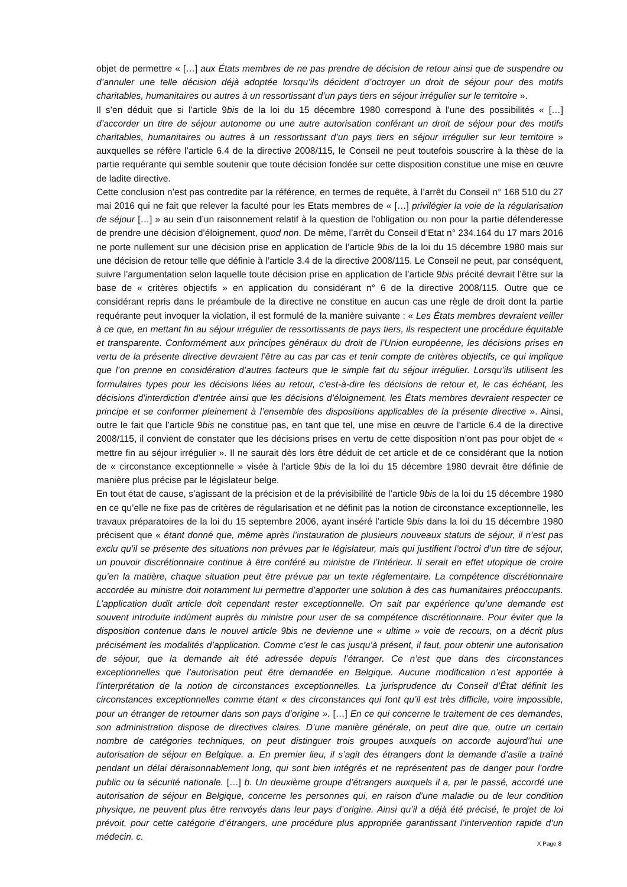objet de permettre « […] aux États membres de ne pas prendre de décision de retour ainsi que de suspendre ou d’annuler une telle décision déjà adoptée lorsqu’ils décident d’octroyer un droit de séjour pour des motifs charitables, humanitaires ou autres à un ressortissant d’un pays tiers en séjour irrégulier sur le territoire ».
Il s’en déduit que si l’article 9bis de la loi du 15 décembre 1980 correspond à l’une des possibilités « […] d’accorder un titre de séjour autonome ou une autre autorisation conférant un droit de séjour pour des motifs charitables, humanitaires ou autres à un ressortissant d’un pays tiers en séjour irrégulier sur leur territoire » auxquelles se réfère l’article 6.4 de la directive 2008/115, le Conseil ne peut toutefois souscrire à la thèse de la partie requérante qui semble soutenir que toute décision fondée sur cette disposition constitue une mise en œuvre de ladite directive.
Cette conclusion n’est pas contredite par la référence, en termes de requête, à l’arrêt du Conseil n° 168 510 du 27 mai 2016 qui ne fait que relever la faculté pour les Etats membres de « […] privilégier la voie de la régularisation de séjour […] » au sein d’un raisonnement relatif à la question de l’obligation ou non pour la partie défenderesse de prendre une décision d’éloignement, quod non. De même, l’arrêt du Conseil d’Etat n° 234.164 du 17 mars 2016 ne porte nullement sur une décision prise en application de l’article 9bis de la loi du 15 décembre 1980 mais sur une décision de retour telle que définie à l’article 3.4 de la directive 2008/115. Le Conseil ne peut, par conséquent, suivre l’argumentation selon laquelle toute décision prise en application de l’article 9bis précité devrait l’être sur la base de « critères objectifs » en application du considérant n° 6 de la directive 2008/115. Outre que ce considérant repris dans le préambule de la directive ne constitue en aucun cas une règle de droit dont la partie requérante peut invoquer la violation, il est formulé de la manière suivante : « Les États membres devraient veiller à ce que, en mettant fin au séjour irrégulier de ressortissants de pays tiers, ils respectent une procédure équitable et transparente. Conformément aux principes généraux du droit de l’Union européenne, les décisions prises en vertu de la présente directive devraient l’être au cas par cas et tenir compte de critères objectifs, ce qui implique que l’on prenne en considération d’autres facteurs que le simple fait du séjour irrégulier. Lorsqu’ils utilisent les formulaires types pour les décisions liées au retour, c’est-à-dire les décisions de retour et, le cas échéant, les décisions d’interdiction d’entrée ainsi que les décisions d’éloignement, les États membres devraient respecter ce principe et se conformer pleinement à l’ensemble des dispositions applicables de la présente directive ». Ainsi, outre le fait que l’article 9bis ne constitue pas, en tant que tel, une mise en œuvre de l’article 6.4 de la directive 2008/115, il convient de constater que les décisions prises en vertu de cette disposition n’ont pas pour objet de « mettre fin au séjour irrégulier ». Il ne saurait dès lors être déduit de cet article et de ce considérant que la notion de « circonstance exceptionnelle » visée à l’article 9bis de la loi du 15 décembre 1980 devrait être définie de manière plus précise par le législateur belge.
En tout état de cause, s’agissant de la précision et de la prévisibilité de l’article 9bis de la loi du 15 décembre 1980 en ce qu’elle ne fixe pas de critères de régularisation et ne définit pas la notion de circonstance exceptionnelle, les travaux préparatoires de la loi du 15 septembre 2006, ayant inséré l’article 9bis dans la loi du 15 décembre 1980 précisent que « étant donné que, même après l’instauration de plusieurs nouveaux statuts de séjour, il n’est pas exclu qu’il se présente des situations non prévues par le législateur, mais qui justifient l’octroi d’un titre de séjour, un pouvoir discrétionnaire continue à être conféré au ministre de l’Intérieur. Il serait en effet utopique de croire qu’en la matière, chaque situation peut être prévue par un texte réglementaire. La compétence discrétionnaire accordée au ministre doit notamment lui permettre d’apporter une solution à des cas humanitaires préoccupants. L’application dudit article doit cependant rester exceptionnelle. On sait par expérience qu’une demande est souvent introduite indûment auprès du ministre pour user de sa compétence discrétionnaire. Pour éviter que la disposition contenue dans le nouvel article 9bis ne devienne une « ultime » voie de recours, on a décrit plus précisément les modalités d’application. Comme c’est le cas jusqu’à présent, il faut, pour obtenir une autorisation de séjour, que la demande ait été adressée depuis l’étranger. Ce n’est que dans des circonstances exceptionnelles que l’autorisation peut être demandée en Belgique. Aucune modification n’est apportée à l’interprétation de la notion de circonstances exceptionnelles. La jurisprudence du Conseil d’État définit les circonstances exceptionnelles comme étant « des circonstances qui font qu’il est très difficile, voire impossible, pour un étranger de retourner dans son pays d’origine ». […] En ce qui concerne le traitement de ces demandes, son administration dispose de directives claires. D’une manière générale, on peut dire que, outre un certain nombre de catégories techniques, on peut distinguer trois groupes auxquels on accorde aujourd’hui une autorisation de séjour en Belgique. a. En premier lieu, il s’agit des étrangers dont la demande d’asile a traîné pendant un délai déraisonnablement long, qui sont bien intégrés et ne représentent pas de danger pour l’ordre public ou la sécurité nationale. […] b. Un deuxième groupe d’étrangers auxquels il a, par le passé, accordé une autorisation de séjour en Belgique, concerne les personnes qui, en raison d’une maladie ou de leur condition physique, ne peuvent plus être renvoyés dans leur pays d’origine. Ainsi qu’il a déjà été précisé, le projet de loi prévoit, pour cette catégorie d’étrangers, une procédure plus appropriée garantissant l’intervention rapide d’un médecin. c.
X Page 8